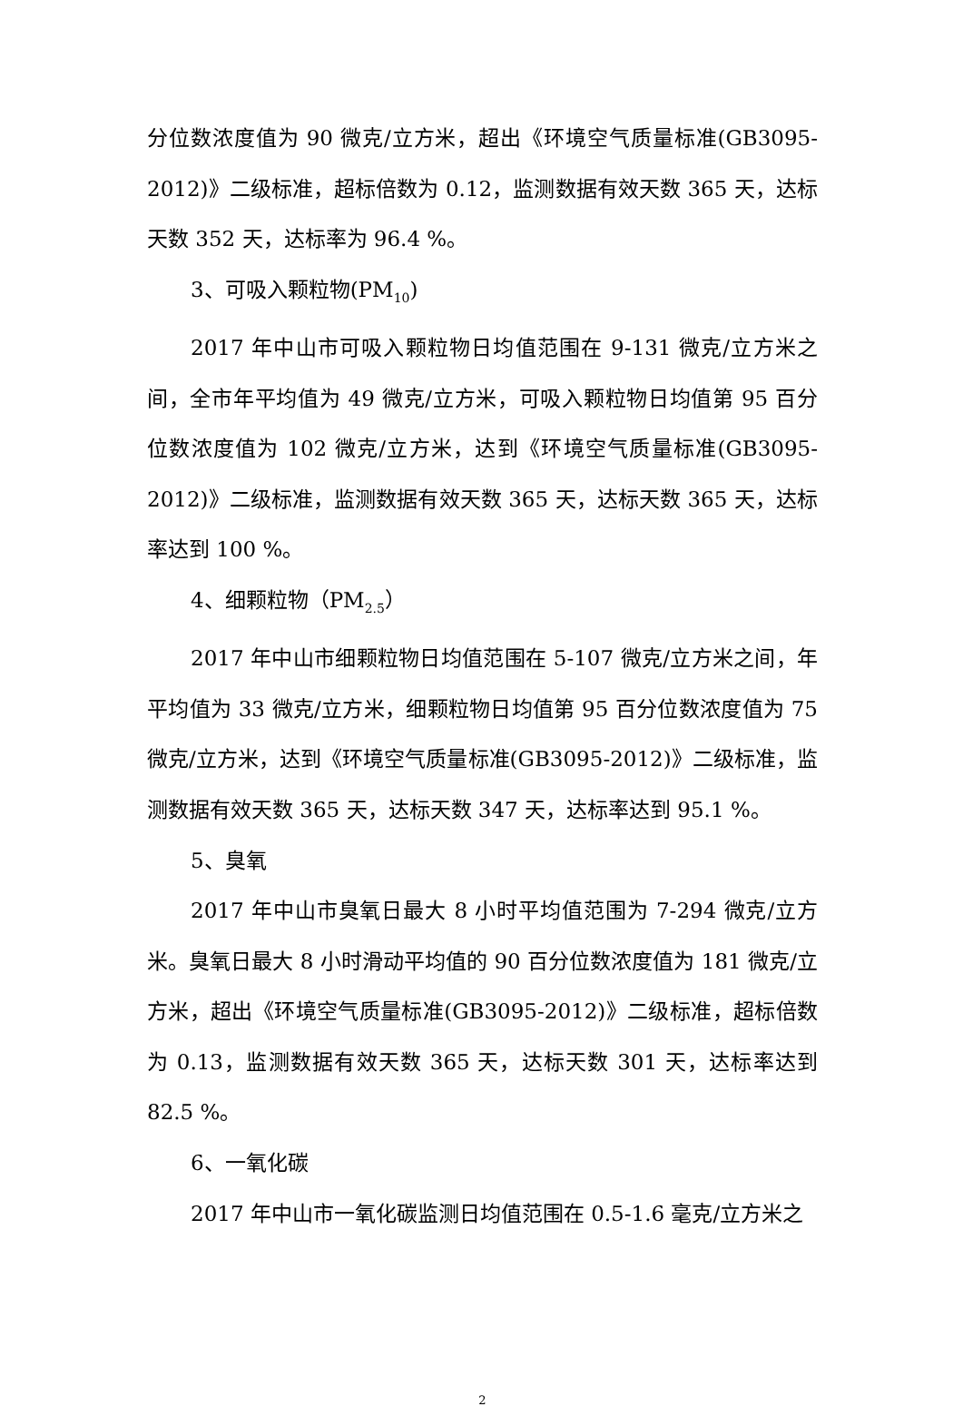分位数浓度值为 90 微克/立方米，超出《环境空气质量标准(GB3095-2012)》二级标准，超标倍数为 0.12，监测数据有效天数 365 天，达标天数 352 天，达标率为 96.4 %。
3、可吸入颗粒物(PM<sub>10</sub>)
2017 年中山市可吸入颗粒物日均值范围在 9-131 微克/立方米之间，全市年平均值为 49 微克/立方米，可吸入颗粒物日均值第 95 百分位数浓度值为 102 微克/立方米，达到《环境空气质量标准(GB3095-2012)》二级标准，监测数据有效天数 365 天，达标天数 365 天，达标率达到 100 %。
4、细颗粒物（PM<sub>2.5</sub>）
2017 年中山市细颗粒物日均值范围在 5-107 微克/立方米之间，年平均值为 33 微克/立方米，细颗粒物日均值第 95 百分位数浓度值为 75 微克/立方米，达到《环境空气质量标准(GB3095-2012)》二级标准，监测数据有效天数 365 天，达标天数 347 天，达标率达到 95.1 %。
5、臭氧
2017 年中山市臭氧日最大 8 小时平均值范围为 7-294 微克/立方米。臭氧日最大 8 小时滑动平均值的 90 百分位数浓度值为 181 微克/立方米，超出《环境空气质量标准(GB3095-2012)》二级标准，超标倍数为 0.13，监测数据有效天数 365 天，达标天数 301 天，达标率达到 82.5 %。
6、一氧化碳
2017 年中山市一氧化碳监测日均值范围在 0.5-1.6 毫克/立方米之
2